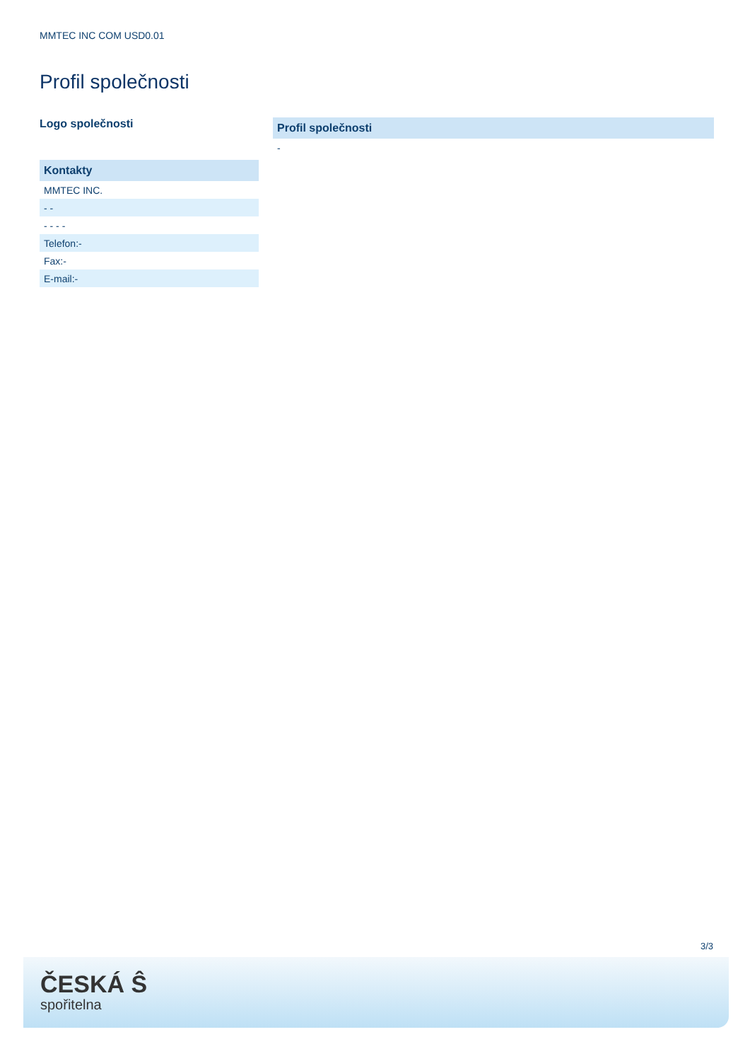MMTEC INC COM USD0.01
Profil společnosti
Logo společnosti
| Kontakty |
| --- |
| MMTEC INC. |
| - - |
| - - - - |
| Telefon:- |
| Fax:- |
| E-mail:- |
| Profil společnosti |
| --- |
| - |
3/3
ČESKÁ Ŝ
spořitelna